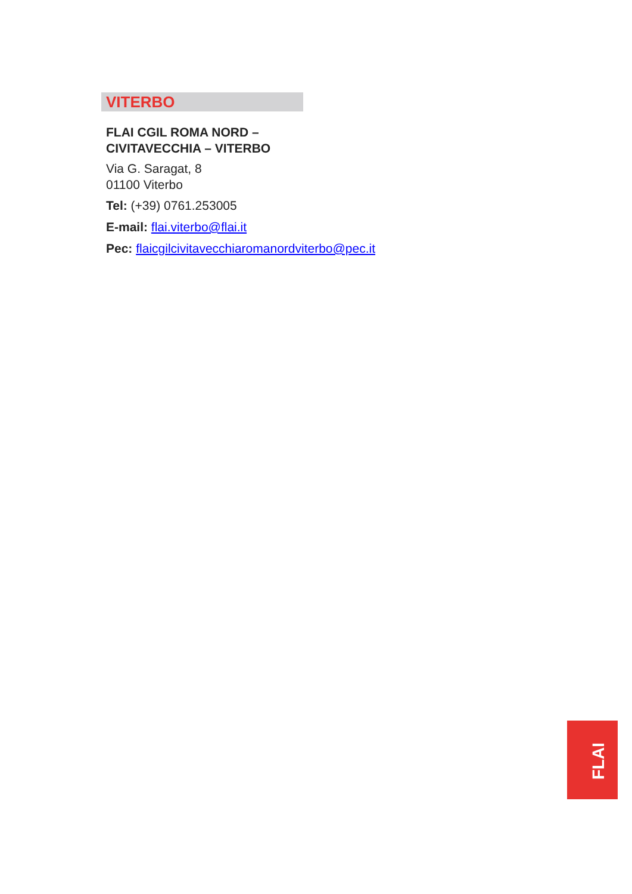VITERBO
FLAI CGIL ROMA NORD –
CIVITAVECCHIA – VITERBO
Via G. Saragat, 8
01100 Viterbo
Tel: (+39) 0761.253005
E-mail: flai.viterbo@flai.it
Pec: flaicgilcivitavecchiaromanordviterbo@pec.it
FLAI